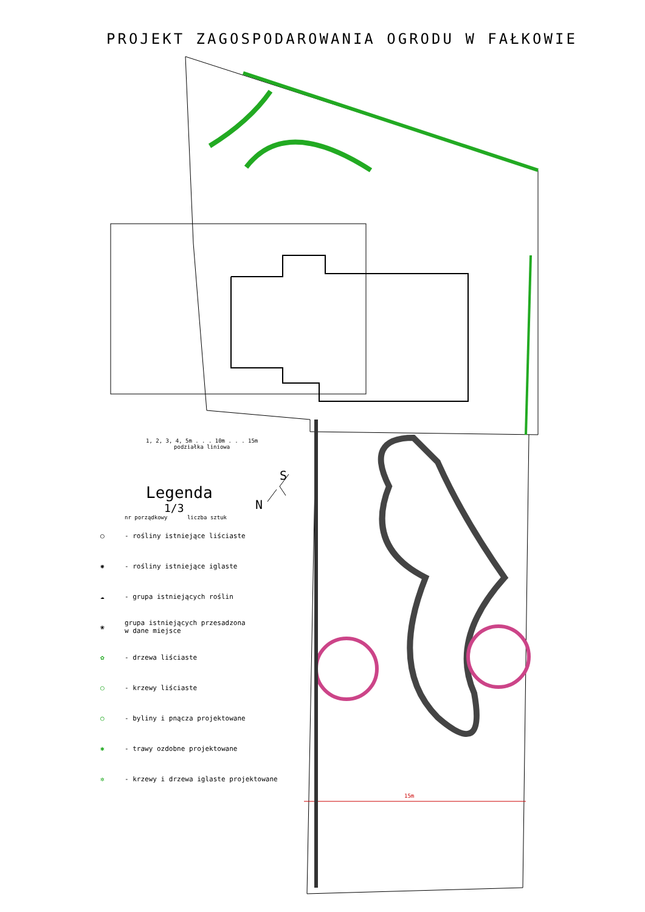PROJEKT ZAGOSPODAROWANIA OGRODU W FAŁKOWIE
1, 2, 3, 4, 5m . . . 10m . . . 15m
podziałka liniowa
S
N
Legenda
1/3
nr porządkowy liczba sztuk
◯ - rośliny istniejące liściaste
✺ - rośliny istniejące iglaste
☁ - grupa istniejących roślin
❀ grupa istniejących przesadzona
w dane miejsce
✿ - drzewa liściaste
◯ - krzewy liściaste
○ - byliny i pnącza projektowane
✱ - trawy ozdobne projektowane
✲ - krzewy i drzewa iglaste projektowane
15m